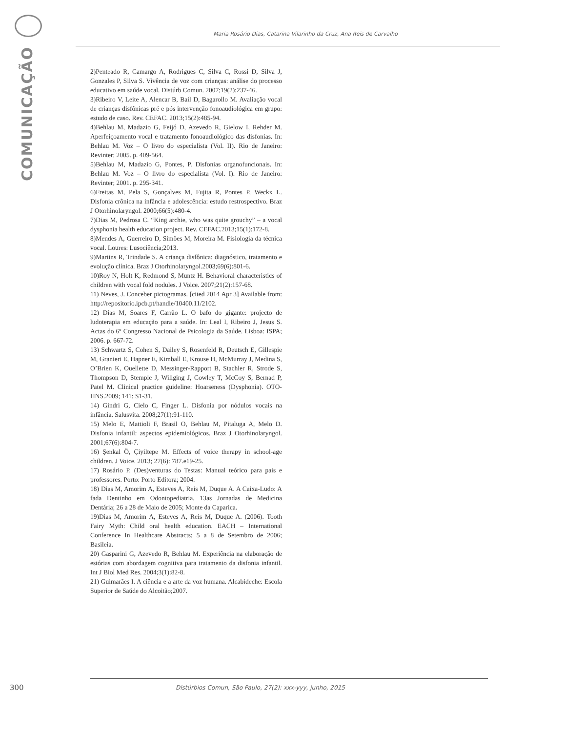COMUNICAÇÃO
Maria Rosário Dias, Catarina Vilarinho da Cruz, Ana Reis de Carvalho
2)Penteado R, Camargo A, Rodrigues C, Silva C, Rossi D, Silva J, Gonzales P, Silva S. Vivência de voz com crianças: análise do processo educativo em saúde vocal. Distúrb Comun. 2007;19(2):237-46.
3)Ribeiro V, Leite A, Alencar B, Bail D, Bagarollo M. Avaliação vocal de crianças disfônicas pré e pós intervenção fonoaudiológica em grupo: estudo de caso. Rev. CEFAC. 2013;15(2):485-94.
4)Behlau M, Madazio G, Feijó D, Azevedo R, Gielow I, Rehder M. Aperfeiçoamento vocal e tratamento fonoaudiológico das disfonias. In: Behlau M. Voz – O livro do especialista (Vol. II). Rio de Janeiro: Revinter; 2005. p. 409-564.
5)Behlau M, Madazio G, Pontes, P. Disfonias organofuncionais. In: Behlau M. Voz – O livro do especialista (Vol. I). Rio de Janeiro: Revinter; 2001. p. 295-341.
6)Freitas M, Pela S, Gonçalves M, Fujita R, Pontes P, Weckx L. Disfonia crônica na infância e adolescência: estudo restrospectivo. Braz J Otorhinolaryngol. 2000;66(5):480-4.
7)Dias M, Pedrosa C. “King archie, who was quite grouchy” – a vocal dysphonia health education project. Rev. CEFAC.2013;15(1):172-8.
8)Mendes A, Guerreiro D, Simões M, Moreira M. Fisiologia da técnica vocal. Loures: Lusociência;2013.
9)Martins R, Trindade S. A criança disfônica: diagnóstico, tratamento e evolução clínica. Braz J Otorhinolaryngol.2003;69(6):801-6.
10)Roy N, Holt K, Redmond S, Muntz H. Behavioral characteristics of children with vocal fold nodules. J Voice. 2007;21(2):157-68.
11) Neves, J. Conceber pictogramas. [cited 2014 Apr 3] Available from: http://repositorio.ipcb.pt/handle/10400.11/2102.
12) Dias M, Soares F, Carrão L. O bafo do gigante: projecto de ludoterapia em educação para a saúde. In: Leal I, Ribeiro J, Jesus S. Actas do 6º Congresso Nacional de Psicologia da Saúde. Lisboa: ISPA; 2006. p. 667-72.
13) Schwartz S, Cohen S, Dailey S, Rosenfeld R, Deutsch E, Gillespie M, Granieri E, Hapner E, Kimball E, Krouse H, McMurray J, Medina S, O’Brien K, Ouellette D, Messinger-Rapport B, Stachler R, Strode S, Thompson D, Stemple J, Willging J, Cowley T, McCoy S, Bernad P, Patel M. Clinical practice guideline: Hoarseness (Dysphonia). OTO-HNS.2009; 141: S1-31.
14) Gindri G, Cielo C, Finger L. Disfonia por nódulos vocais na infância. Salusvita. 2008;27(1):91-110.
15) Melo E, Mattioli F, Brasil O, Behlau M, Pitaluga A, Melo D. Disfonia infantil: aspectos epidemiológicos. Braz J Otorhinolaryngol. 2001;67(6):804-7.
16) Şenkal Ö, Çiyiltepe M. Effects of voice therapy in school-age children. J Voice. 2013; 27(6): 787.e19-25.
17) Rosário P. (Des)venturas do Testas: Manual teórico para pais e professores. Porto: Porto Editora; 2004.
18) Dias M, Amorim A, Esteves A, Reis M, Duque A. A Caixa-Ludo: A fada Dentinho em Odontopediatria. 13as Jornadas de Medicina Dentária; 26 a 28 de Maio de 2005; Monte da Caparica.
19)Dias M, Amorim A, Esteves A, Reis M, Duque A. (2006). Tooth Fairy Myth: Child oral health education. EACH – International Conference In Healthcare Abstracts; 5 a 8 de Setembro de 2006; Basileia.
20) Gasparini G, Azevedo R, Behlau M. Experiência na elaboração de estórias com abordagem cognitiva para tratamento da disfonia infantil. Int J Biol Med Res. 2004;3(1):82-8.
21) Guimarães I. A ciência e a arte da voz humana. Alcabideche: Escola Superior de Saúde do Alcoitão;2007.
300 Distúrbios Comun, São Paulo, 27(2): xxx-yyy, junho, 2015